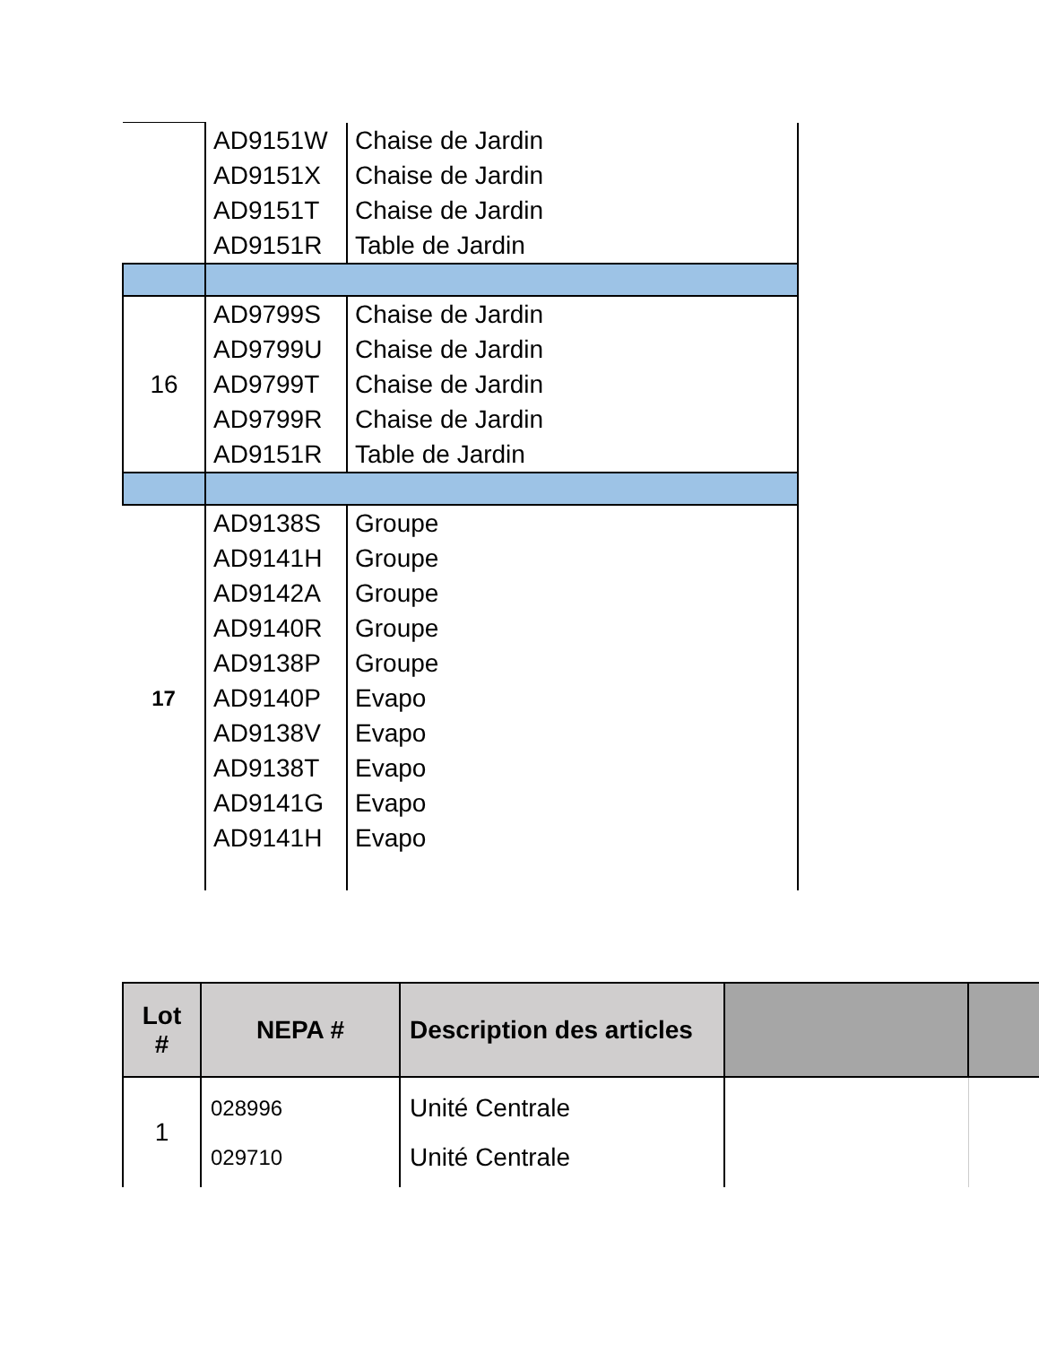| | AD9151W AD9151X AD9151T AD9151R | Chaise de Jardin Chaise de Jardin Chaise de Jardin Table de Jardin |
| 16 | AD9799S AD9799U AD9799T AD9799R AD9151R | Chaise de Jardin Chaise de Jardin Chaise de Jardin Chaise de Jardin Table de Jardin |
| 17 | AD9138S AD9141H AD9142A AD9140R AD9138P AD9140P AD9138V AD9138T AD9141G AD9141H | Groupe Groupe Groupe Groupe Groupe Evapo Evapo Evapo Evapo Evapo |
| Lot # | NEPA # | Description des articles | | |
| --- | --- | --- | --- | --- |
| 1 | 028996 029710 | Unité Centrale Unité Centrale | | |